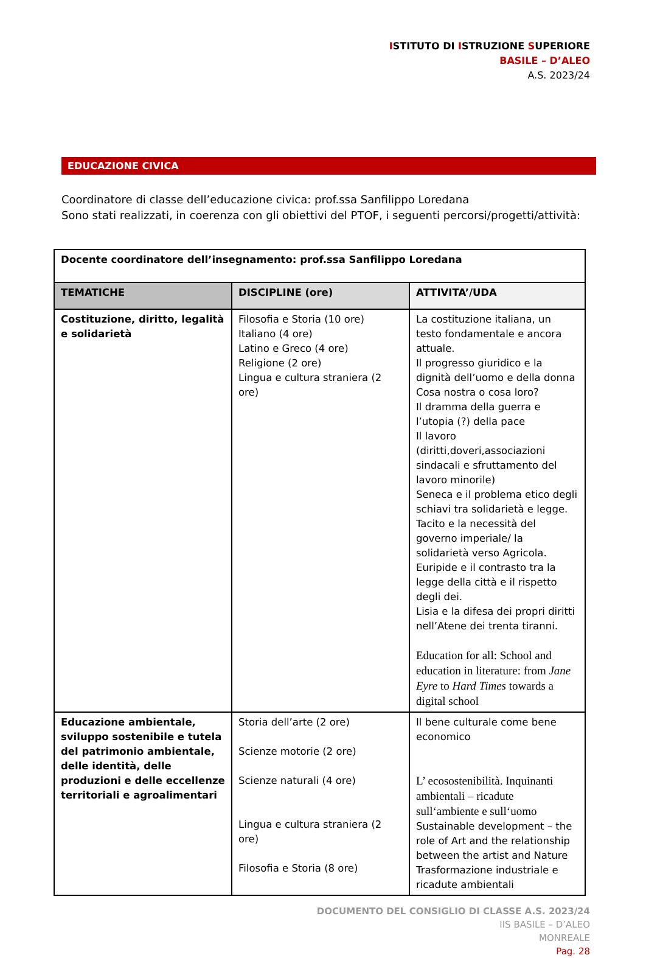ISTITUTO DI ISTRUZIONE SUPERIORE
BASILE – D’ALEO
A.S. 2023/24
EDUCAZIONE CIVICA
Coordinatore di classe dell’educazione civica: prof.ssa Sanfilippo Loredana
Sono stati realizzati, in coerenza con gli obiettivi del PTOF, i seguenti percorsi/progetti/attività:
| Docente coordinatore dell’insegnamento: prof.ssa Sanfilippo Loredana | | |
| --- | --- | --- |
| TEMATICHE | DISCIPLINE (ore) | ATTIVITA’/UDA |
| Costituzione, diritto, legalità e solidarietà | Filosofia e Storia (10 ore) Italiano (4 ore) Latino e Greco (4 ore) Religione (2 ore) Lingua e cultura straniera (2 ore) | La costituzione italiana, un testo fondamentale e ancora attuale. Il progresso giuridico e la dignità dell’uomo e della donna Cosa nostra o cosa loro? Il dramma della guerra e l’utopia (?) della pace Il lavoro (diritti,doveri,associazioni sindacali e sfruttamento del lavoro minorile) Seneca e il problema etico degli schiavi tra solidarietà e legge. Tacito e la necessità del governo imperiale/ la solidarietà verso Agricola. Euripide e il contrasto tra la legge della città e il rispetto degli dei. Lisia e la difesa dei propri diritti nell’Atene dei trenta tiranni. Education for all: School and education in literature: from Jane Eyre to Hard Times towards a digital school |
| Educazione ambientale, sviluppo sostenibile e tutela del patrimonio ambientale, delle identità, delle produzioni e delle eccellenze territoriali e agroalimentari | Storia dell’arte (2 ore) Scienze motorie (2 ore) Scienze naturali (4 ore) Lingua e cultura straniera (2 ore) Filosofia e Storia (8 ore) | Il bene culturale come bene economico L’ ecosostenibilità. Inquinanti ambientali – ricadute sull‘ambiente e sull‘uomo Sustainable development – the role of Art and the relationship between the artist and Nature Trasformazione industriale e ricadute ambientali |
DOCUMENTO DEL CONSIGLIO DI CLASSE A.S. 2023/24
IIS BASILE – D’ALEO
MONREALE
Pag. 28